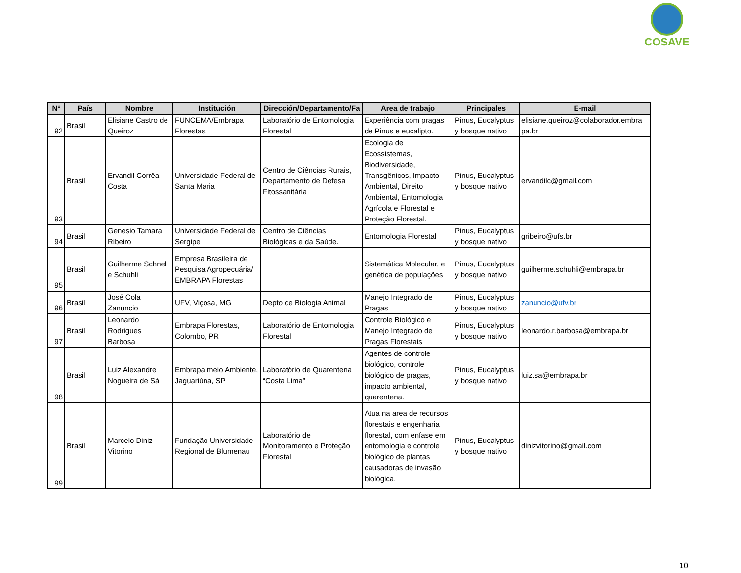COSAVE
| N° | País | Nombre | Institución | Dirección/Departamento/Fa | Area de trabajo | Principales | E-mail |
| --- | --- | --- | --- | --- | --- | --- | --- |
| 92 | Brasil | Elisiane Castro de Queiroz | FUNCEMA/Embrapa Florestas | Laboratório de Entomologia Florestal | Experiência com pragas de Pinus e eucalipto. | Pinus, Eucalyptus y bosque nativo | elisiane.queiroz@colaborador.embra pa.br |
| 93 | Brasil | Ervandil Corrêa Costa | Universidade Federal de Santa Maria | Centro de Ciências Rurais, Departamento de Defesa Fitossanitária | Ecologia de Ecossistemas, Biodiversidade, Transgênicos, Impacto Ambiental, Direito Ambiental, Entomologia Agrícola e Florestal e Proteção Florestal. | Pinus, Eucalyptus y bosque nativo | ervandilc@gmail.com |
| 94 | Brasil | Genesio Tamara Ribeiro | Universidade Federal de Sergipe | Centro de Ciências Biológicas e da Saúde. | Entomologia Florestal | Pinus, Eucalyptus y bosque nativo | gribeiro@ufs.br |
| 95 | Brasil | Guilherme Schnel e Schuhli | Empresa Brasileira de Pesquisa Agropecuária/ EMBRAPA Florestas | | Sistemática Molecular, e genética de populações | Pinus, Eucalyptus y bosque nativo | guilherme.schuhli@embrapa.br |
| 96 | Brasil | José Cola Zanuncio | UFV, Viçosa, MG | Depto de Biologia Animal | Manejo Integrado de Pragas | Pinus, Eucalyptus y bosque nativo | zanuncio@ufv.br |
| 97 | Brasil | Leonardo Rodrigues Barbosa | Embrapa Florestas, Colombo, PR | Laboratório de Entomologia Florestal | Controle Biológico e Manejo Integrado de Pragas Florestais | Pinus, Eucalyptus y bosque nativo | leonardo.r.barbosa@embrapa.br |
| 98 | Brasil | Luiz Alexandre Nogueira de Sá | Embrapa meio Ambiente, Jaguariúna, SP | Laboratório de Quarentena “Costa Lima” | Agentes de controle biológico, controle biológico de pragas, impacto ambiental, quarentena. | Pinus, Eucalyptus y bosque nativo | luiz.sa@embrapa.br |
| 99 | Brasil | Marcelo Diniz Vitorino | Fundação Universidade Regional de Blumenau | Laboratório de Monitoramento e Proteção Florestal | Atua na area de recursos florestais e engenharia florestal, com enfase em entomologia e controle biológico de plantas causadoras de invasão biológica. | Pinus, Eucalyptus y bosque nativo | dinizvitorino@gmail.com |
10